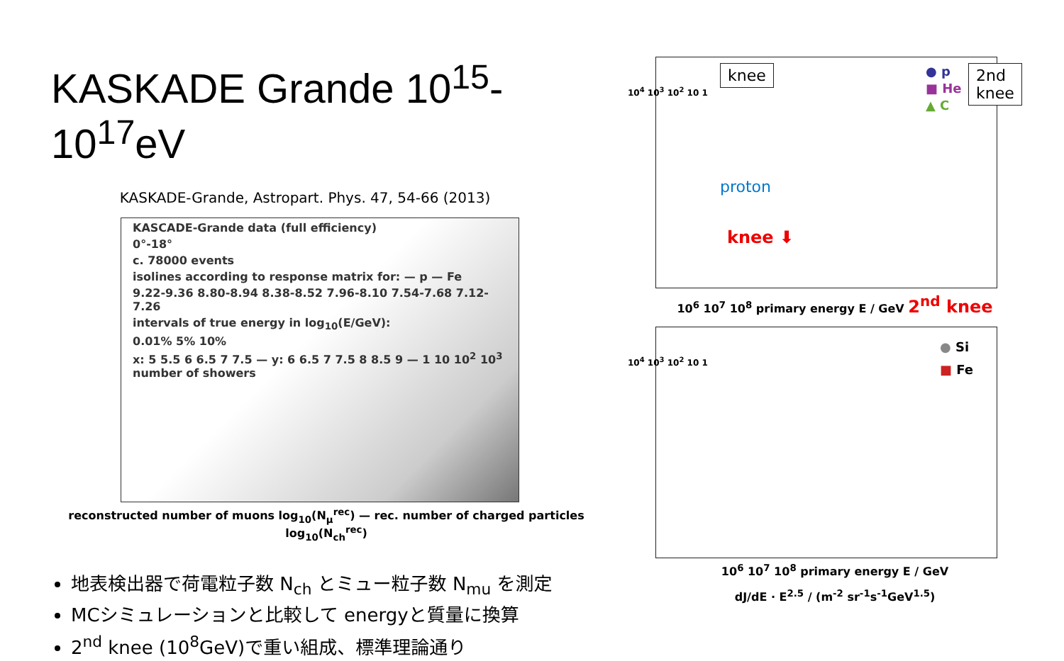KASKADE Grande 10<sup>15</sup>-10<sup>17</sup>eV
KASKADE-Grande, Astropart. Phys. 47, 54-66 (2013)
KASCADE-Grande data (full efficiency)
0°-18°
c. 78000 events
isolines according to response matrix for: — p — Fe
9.22-9.36 8.80-8.94 8.38-8.52 7.96-8.10 7.54-7.68 7.12-7.26
intervals of true energy in log<sub>10</sub>(E/GeV):
0.01% 5% 10%
x: 5 5.5 6 6.5 7 7.5 — y: 6 6.5 7 7.5 8 8.5 9 — 1 10 10<sup>2</sup> 10<sup>3</sup> number of showers
reconstructed number of muons log<sub>10</sub>(N<sub>μ</sub><sup>rec</sup>) — rec. number of charged particles log<sub>10</sub>(N<sub>ch</sub><sup>rec</sup>)
地表検出器で荷電粒子数 N<sub>ch</sub> とミュー粒子数 N<sub>mu</sub> を測定
MCシミュレーションと比較して energyと質量に換算
2<sup>nd</sup> knee (10<sup>8</sup>GeV)で重い組成、標準理論通り
knee
● p
■ He
▲ C
2nd
knee
proton
knee ⬇
10<sup>4</sup> 10<sup>3</sup> 10<sup>2</sup> 10 1
10<sup>6</sup> 10<sup>7</sup> 10<sup>8</sup> primary energy E / GeV 2<sup>nd</sup> knee
● Si
■ Fe
10<sup>4</sup> 10<sup>3</sup> 10<sup>2</sup> 10 1
10<sup>6</sup> 10<sup>7</sup> 10<sup>8</sup> primary energy E / GeV
dJ/dE · E<sup>2.5</sup> / (m<sup>-2</sup> sr<sup>-1</sup>s<sup>-1</sup>GeV<sup>1.5</sup>)